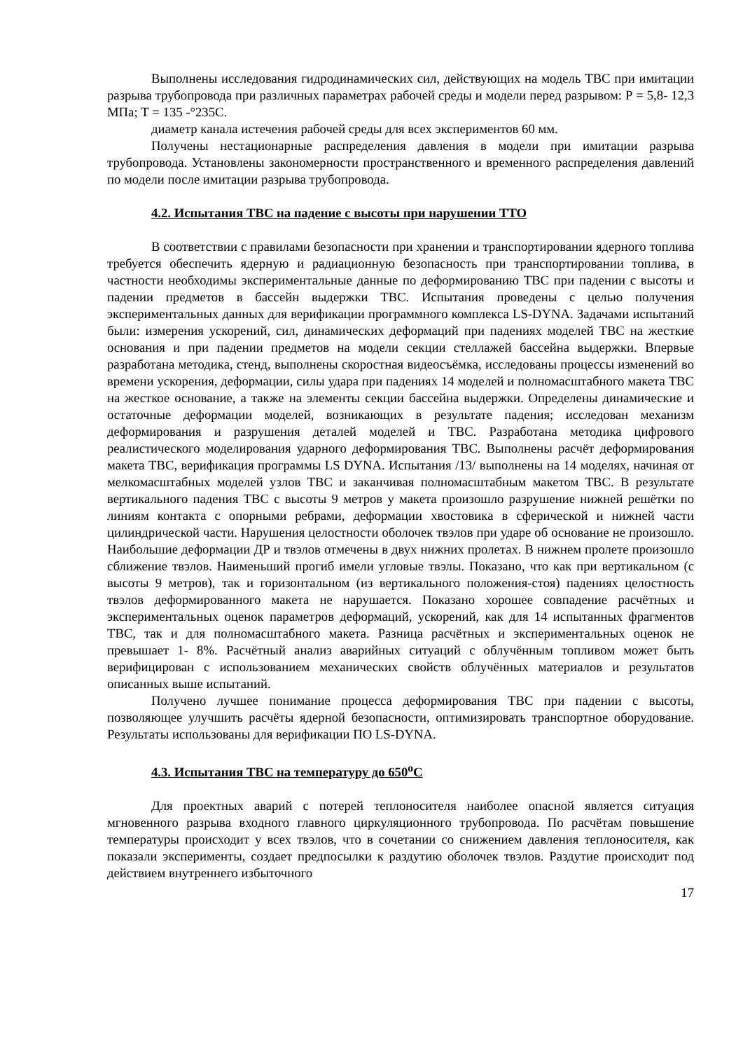Выполнены исследования гидродинамических сил, действующих на модель ТВС при имитации разрыва трубопровода при различных параметрах рабочей среды и модели перед разрывом: Р = 5,8- 12,3 МПа; Т = 135 -°235С.
диаметр канала истечения рабочей среды для всех экспериментов 60 мм.
Получены нестационарные распределения давления в модели при имитации разрыва трубопровода. Установлены закономерности пространственного и временного распределения давлений по модели после имитации разрыва трубопровода.
4.2. Испытания ТВС на падение с высоты при нарушении ТТО
В соответствии с правилами безопасности при хранении и транспортировании ядерного топлива требуется обеспечить ядерную и радиационную безопасность при транспортировании топлива, в частности необходимы экспериментальные данные по деформированию ТВС при падении с высоты и падении предметов в бассейн выдержки ТВС. Испытания проведены с целью получения экспериментальных данных для верификации программного комплекса LS-DYNA. Задачами испытаний были: измерения ускорений, сил, динамических деформаций при падениях моделей ТВС на жесткие основания и при падении предметов на модели секции стеллажей бассейна выдержки. Впервые разработана методика, стенд, выполнены скоростная видеосъёмка, исследованы процессы изменений во времени ускорения, деформации, силы удара при падениях 14 моделей и полномасштабного макета ТВС на жесткое основание, а также на элементы секции бассейна выдержки. Определены динамические и остаточные деформации моделей, возникающих в результате падения; исследован механизм деформирования и разрушения деталей моделей и ТВС. Разработана методика цифрового реалистического моделирования ударного деформирования ТВС. Выполнены расчёт деформирования макета ТВС, верификация программы LS DYNA. Испытания /13/ выполнены на 14 моделях, начиная от мелкомасштабных моделей узлов ТВС и заканчивая полномасштабным макетом ТВС. В результате вертикального падения ТВС с высоты 9 метров у макета произошло разрушение нижней решётки по линиям контакта с опорными ребрами, деформации хвостовика в сферической и нижней части цилиндрической части. Нарушения целостности оболочек твэлов при ударе об основание не произошло. Наибольшие деформации ДР и твэлов отмечены в двух нижних пролетах. В нижнем пролете произошло сближение твэлов. Наименьший прогиб имели угловые твэлы. Показано, что как при вертикальном (с высоты 9 метров), так и горизонтальном (из вертикального положения-стоя) падениях целостность твэлов деформированного макета не нарушается. Показано хорошее совпадение расчётных и экспериментальных оценок параметров деформаций, ускорений, как для 14 испытанных фрагментов ТВС, так и для полномасштабного макета. Разница расчётных и экспериментальных оценок не превышает 1- 8%. Расчётный анализ аварийных ситуаций с облучённым топливом может быть верифицирован с использованием механических свойств облучённых материалов и результатов описанных выше испытаний.
Получено лучшее понимание процесса деформирования ТВС при падении с высоты, позволяющее улучшить расчёты ядерной безопасности, оптимизировать транспортное оборудование. Результаты использованы для верификации ПО LS-DYNA.
4.3. Испытания ТВС на температуру до 650<sup>о</sup>С
Для проектных аварий с потерей теплоносителя наиболее опасной является ситуация мгновенного разрыва входного главного циркуляционного трубопровода. По расчётам повышение температуры происходит у всех твэлов, что в сочетании со снижением давления теплоносителя, как показали эксперименты, создает предпосылки к раздутию оболочек твэлов. Раздутие происходит под действием внутреннего избыточного
17